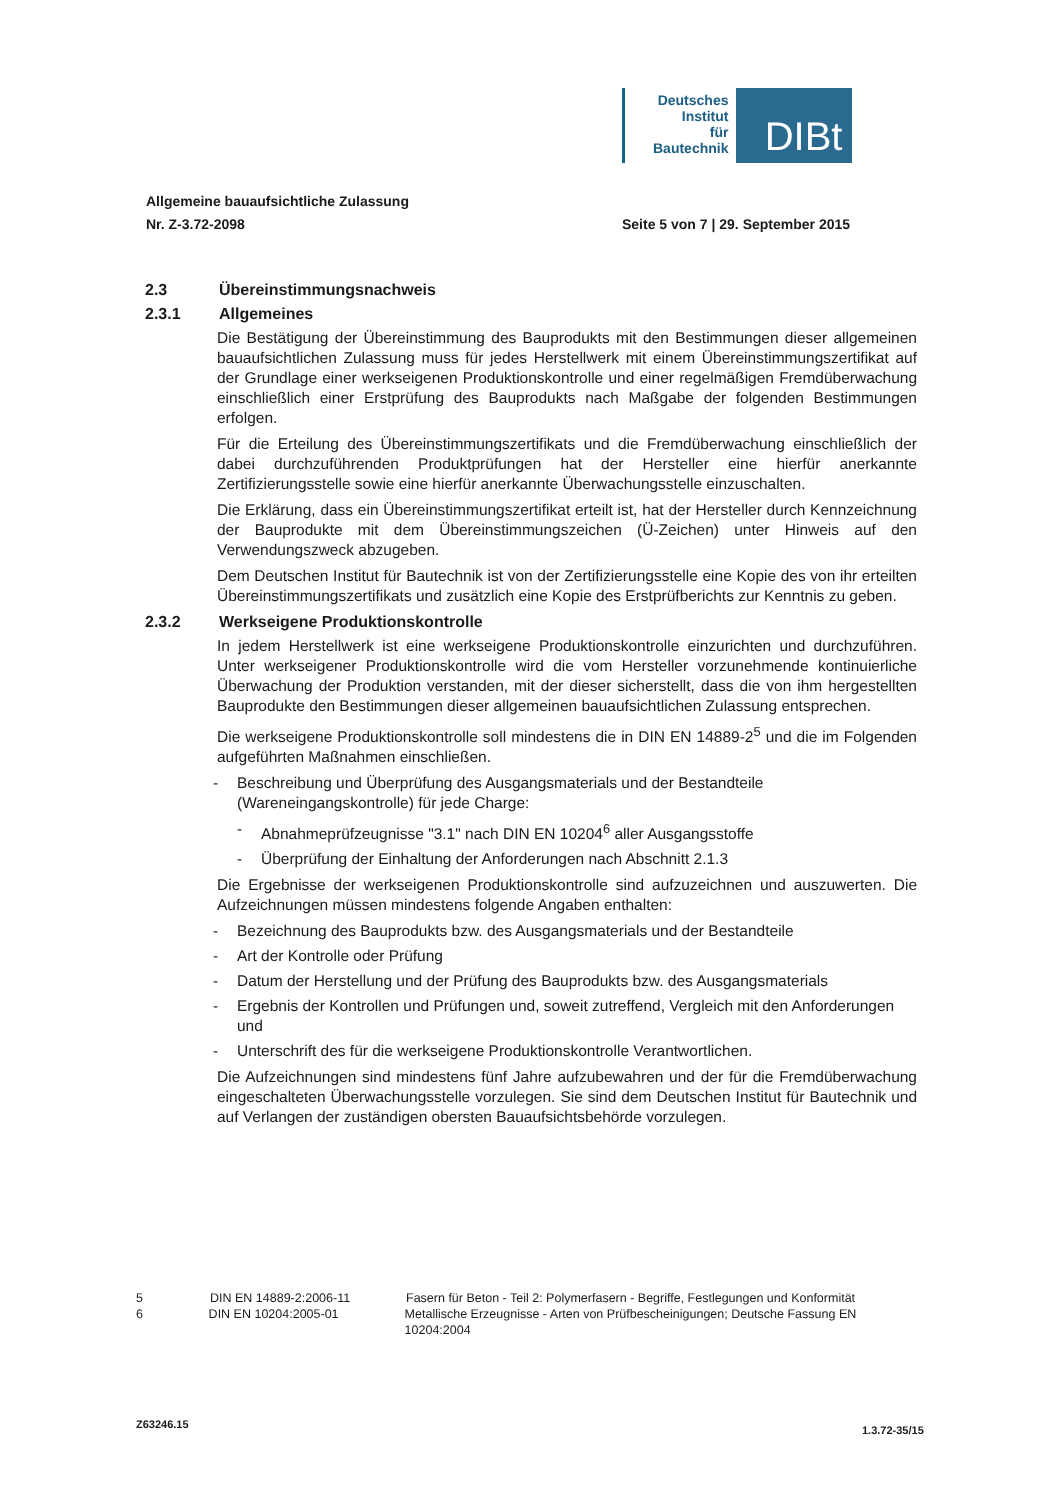Deutsches
Institut
für
Bautechnik
DIBt
Allgemeine bauaufsichtliche Zulassung
Nr. Z-3.72-2098
Seite 5 von 7 | 29. September 2015
2.3 Übereinstimmungsnachweis
2.3.1 Allgemeines
Die Bestätigung der Übereinstimmung des Bauprodukts mit den Bestimmungen dieser allgemeinen bauaufsichtlichen Zulassung muss für jedes Herstellwerk mit einem Übereinstimmungszertifikat auf der Grundlage einer werkseigenen Produktionskontrolle und einer regelmäßigen Fremdüberwachung einschließlich einer Erstprüfung des Bauprodukts nach Maßgabe der folgenden Bestimmungen erfolgen.
Für die Erteilung des Übereinstimmungszertifikats und die Fremdüberwachung einschließlich der dabei durchzuführenden Produktprüfungen hat der Hersteller eine hierfür anerkannte Zertifizierungsstelle sowie eine hierfür anerkannte Überwachungsstelle einzuschalten.
Die Erklärung, dass ein Übereinstimmungszertifikat erteilt ist, hat der Hersteller durch Kennzeichnung der Bauprodukte mit dem Übereinstimmungszeichen (Ü-Zeichen) unter Hinweis auf den Verwendungszweck abzugeben.
Dem Deutschen Institut für Bautechnik ist von der Zertifizierungsstelle eine Kopie des von ihr erteilten Übereinstimmungszertifikats und zusätzlich eine Kopie des Erstprüfberichts zur Kenntnis zu geben.
2.3.2 Werkseigene Produktionskontrolle
In jedem Herstellwerk ist eine werkseigene Produktionskontrolle einzurichten und durchzuführen. Unter werkseigener Produktionskontrolle wird die vom Hersteller vorzunehmende kontinuierliche Überwachung der Produktion verstanden, mit der dieser sicherstellt, dass die von ihm hergestellten Bauprodukte den Bestimmungen dieser allgemeinen bauaufsichtlichen Zulassung entsprechen.
Die werkseigene Produktionskontrolle soll mindestens die in DIN EN 14889-2<sup>5</sup> und die im Folgenden aufgeführten Maßnahmen einschließen.
- Beschreibung und Überprüfung des Ausgangsmaterials und der Bestandteile (Wareneingangskontrolle) für jede Charge:
- Abnahmeprüfzeugnisse "3.1" nach DIN EN 10204<sup>6</sup> aller Ausgangsstoffe
- Überprüfung der Einhaltung der Anforderungen nach Abschnitt 2.1.3
Die Ergebnisse der werkseigenen Produktionskontrolle sind aufzuzeichnen und auszuwerten. Die Aufzeichnungen müssen mindestens folgende Angaben enthalten:
- Bezeichnung des Bauprodukts bzw. des Ausgangsmaterials und der Bestandteile
- Art der Kontrolle oder Prüfung
- Datum der Herstellung und der Prüfung des Bauprodukts bzw. des Ausgangsmaterials
- Ergebnis der Kontrollen und Prüfungen und, soweit zutreffend, Vergleich mit den Anforderungen und
- Unterschrift des für die werkseigene Produktionskontrolle Verantwortlichen.
Die Aufzeichnungen sind mindestens fünf Jahre aufzubewahren und der für die Fremdüberwachung eingeschalteten Überwachungsstelle vorzulegen. Sie sind dem Deutschen Institut für Bautechnik und auf Verlangen der zuständigen obersten Bauaufsichtsbehörde vorzulegen.
5 DIN EN 14889-2:2006-11 Fasern für Beton - Teil 2: Polymerfasern - Begriffe, Festlegungen und Konformität
6 DIN EN 10204:2005-01 Metallische Erzeugnisse - Arten von Prüfbescheinigungen; Deutsche Fassung EN 10204:2004
Z63246.15 1.3.72-35/15